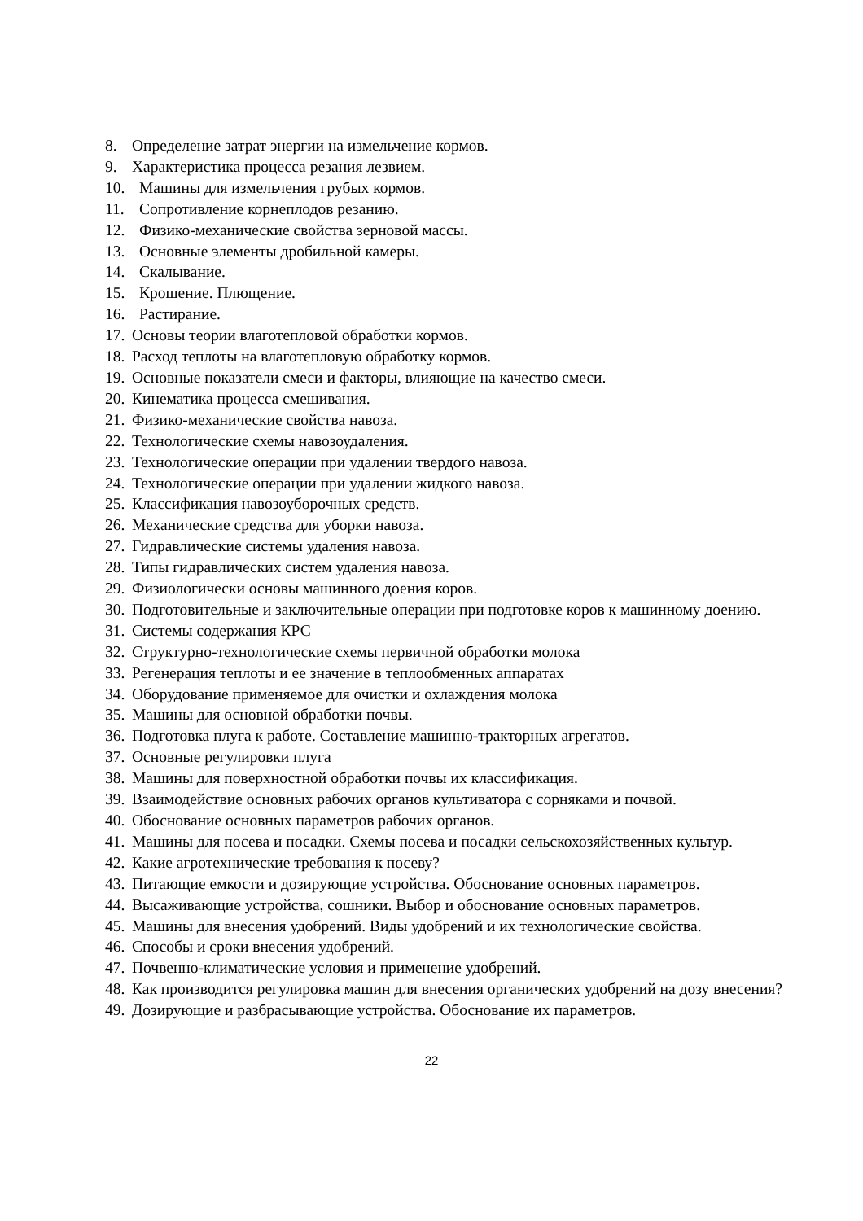8. Определение затрат энергии на измельчение кормов.
9. Характеристика процесса резания лезвием.
10. Машины для измельчения грубых кормов.
11. Сопротивление корнеплодов резанию.
12. Физико-механические свойства зерновой массы.
13. Основные элементы дробильной камеры.
14. Скалывание.
15. Крошение. Плющение.
16. Растирание.
17. Основы теории влаготепловой обработки кормов.
18. Расход теплоты на влаготепловую обработку кормов.
19. Основные показатели смеси и факторы, влияющие на качество смеси.
20. Кинематика процесса смешивания.
21. Физико-механические свойства навоза.
22. Технологические схемы навозоудаления.
23. Технологические операции при удалении твердого навоза.
24. Технологические операции при удалении жидкого навоза.
25. Классификация навозоуборочных средств.
26. Механические средства для уборки навоза.
27. Гидравлические системы удаления навоза.
28. Типы гидравлических систем удаления навоза.
29. Физиологически основы машинного доения коров.
30. Подготовительные и заключительные операции при подготовке коров к машинному доению.
31. Системы содержания КРС
32. Структурно-технологические схемы первичной обработки молока
33. Регенерация теплоты и ее значение в теплообменных аппаратах
34. Оборудование применяемое для очистки и охлаждения молока
35. Машины для основной обработки почвы.
36. Подготовка плуга к работе. Составление машинно-тракторных агрегатов.
37. Основные регулировки плуга
38. Машины для поверхностной обработки почвы их классификация.
39. Взаимодействие основных рабочих органов культиватора с сорняками и почвой.
40. Обоснование основных параметров рабочих органов.
41. Машины для посева и посадки. Схемы посева и посадки сельскохозяйственных культур.
42. Какие агротехнические требования к посеву?
43. Питающие емкости и дозирующие устройства. Обоснование основных параметров.
44. Высаживающие устройства, сошники. Выбор и обоснование основных параметров.
45. Машины для внесения удобрений. Виды удобрений и их технологические свойства.
46. Способы и сроки внесения удобрений.
47. Почвенно-климатические условия и применение удобрений.
48. Как производится регулировка машин для внесения органических удобрений на дозу внесения?
49. Дозирующие и разбрасывающие устройства. Обоснование их параметров.
22